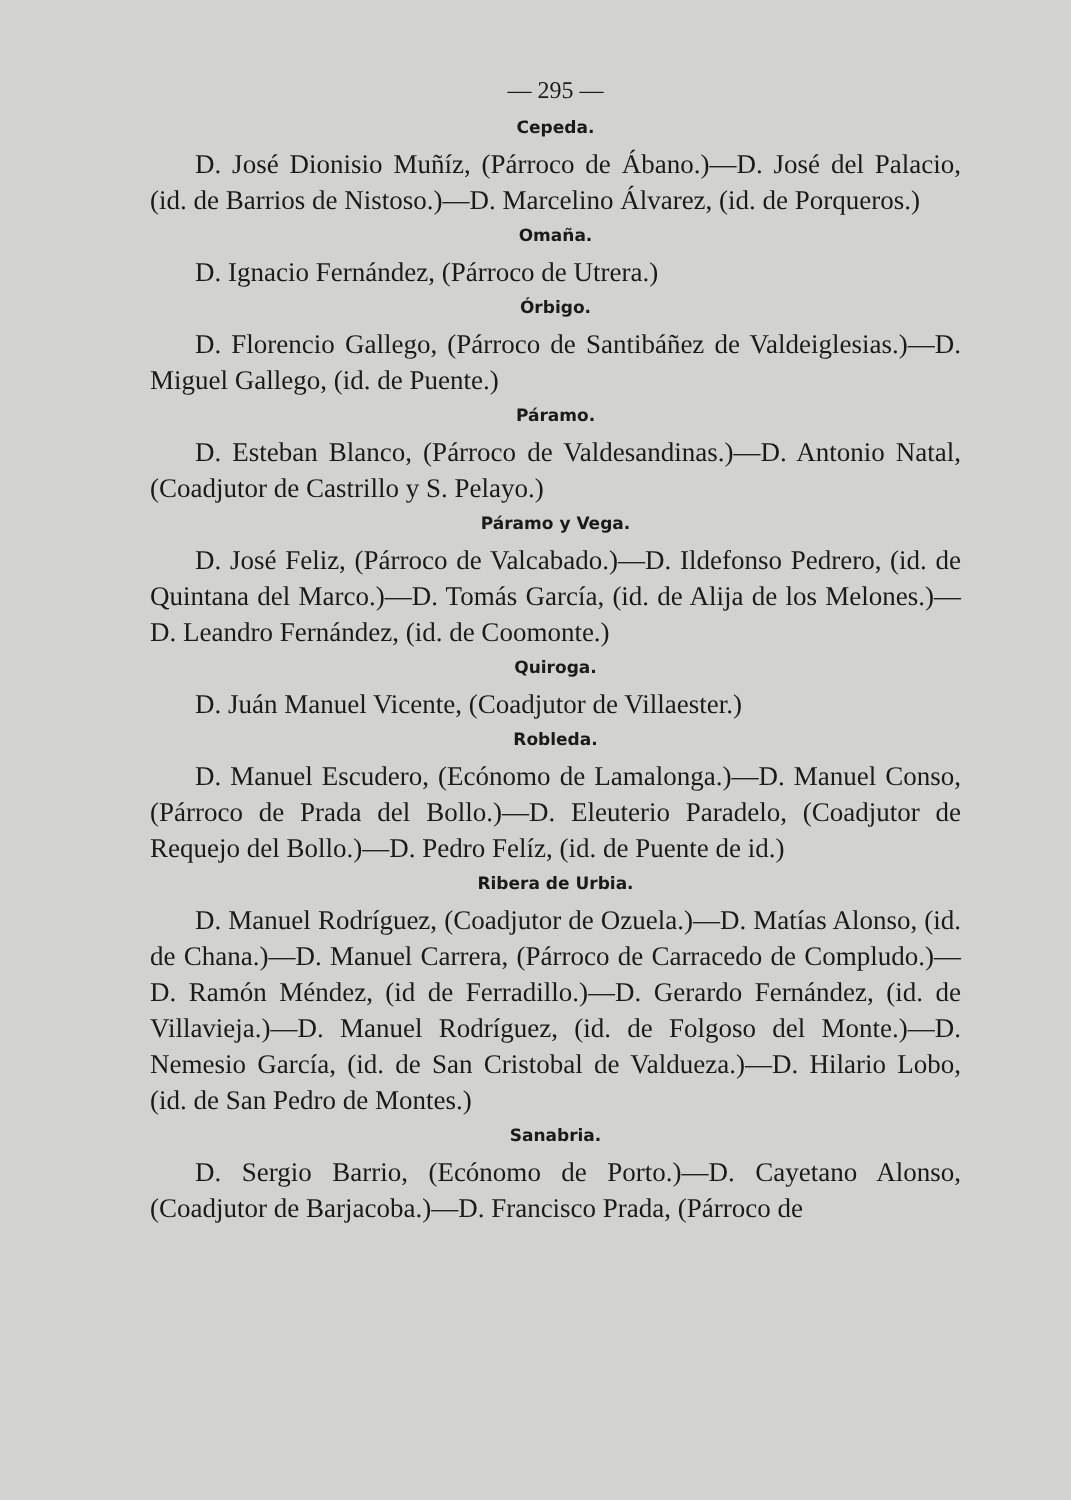— 295 —
Cepeda.
D. José Dionisio Muñíz, (Párroco de Ábano.)—D. José del Palacio, (id. de Barrios de Nistoso.)—D. Marcelino Álvarez, (id. de Porqueros.)
Omaña.
D. Ignacio Fernández, (Párroco de Utrera.)
Órbigo.
D. Florencio Gallego, (Párroco de Santibáñez de Valdeiglesias.)—D. Miguel Gallego, (id. de Puente.)
Páramo.
D. Esteban Blanco, (Párroco de Valdesandinas.)—D. Antonio Natal, (Coadjutor de Castrillo y S. Pelayo.)
Páramo y Vega.
D. José Feliz, (Párroco de Valcabado.)—D. Ildefonso Pedrero, (id. de Quintana del Marco.)—D. Tomás García, (id. de Alija de los Melones.)—D. Leandro Fernández, (id. de Coomonte.)
Quiroga.
D. Juán Manuel Vicente, (Coadjutor de Villaester.)
Robleda.
D. Manuel Escudero, (Ecónomo de Lamalonga.)—D. Manuel Conso, (Párroco de Prada del Bollo.)—D. Eleuterio Paradelo, (Coadjutor de Requejo del Bollo.)—D. Pedro Felíz, (id. de Puente de id.)
Ribera de Urbia.
D. Manuel Rodríguez, (Coadjutor de Ozuela.)—D. Matías Alonso, (id. de Chana.)—D. Manuel Carrera, (Párroco de Carracedo de Compludo.)—D. Ramón Méndez, (id de Ferradillo.)—D. Gerardo Fernández, (id. de Villavieja.)—D. Manuel Rodríguez, (id. de Folgoso del Monte.)—D. Nemesio García, (id. de San Cristobal de Valdueza.)—D. Hilario Lobo, (id. de San Pedro de Montes.)
Sanabria.
D. Sergio Barrio, (Ecónomo de Porto.)—D. Cayetano Alonso, (Coadjutor de Barjacoba.)—D. Francisco Prada, (Párroco de